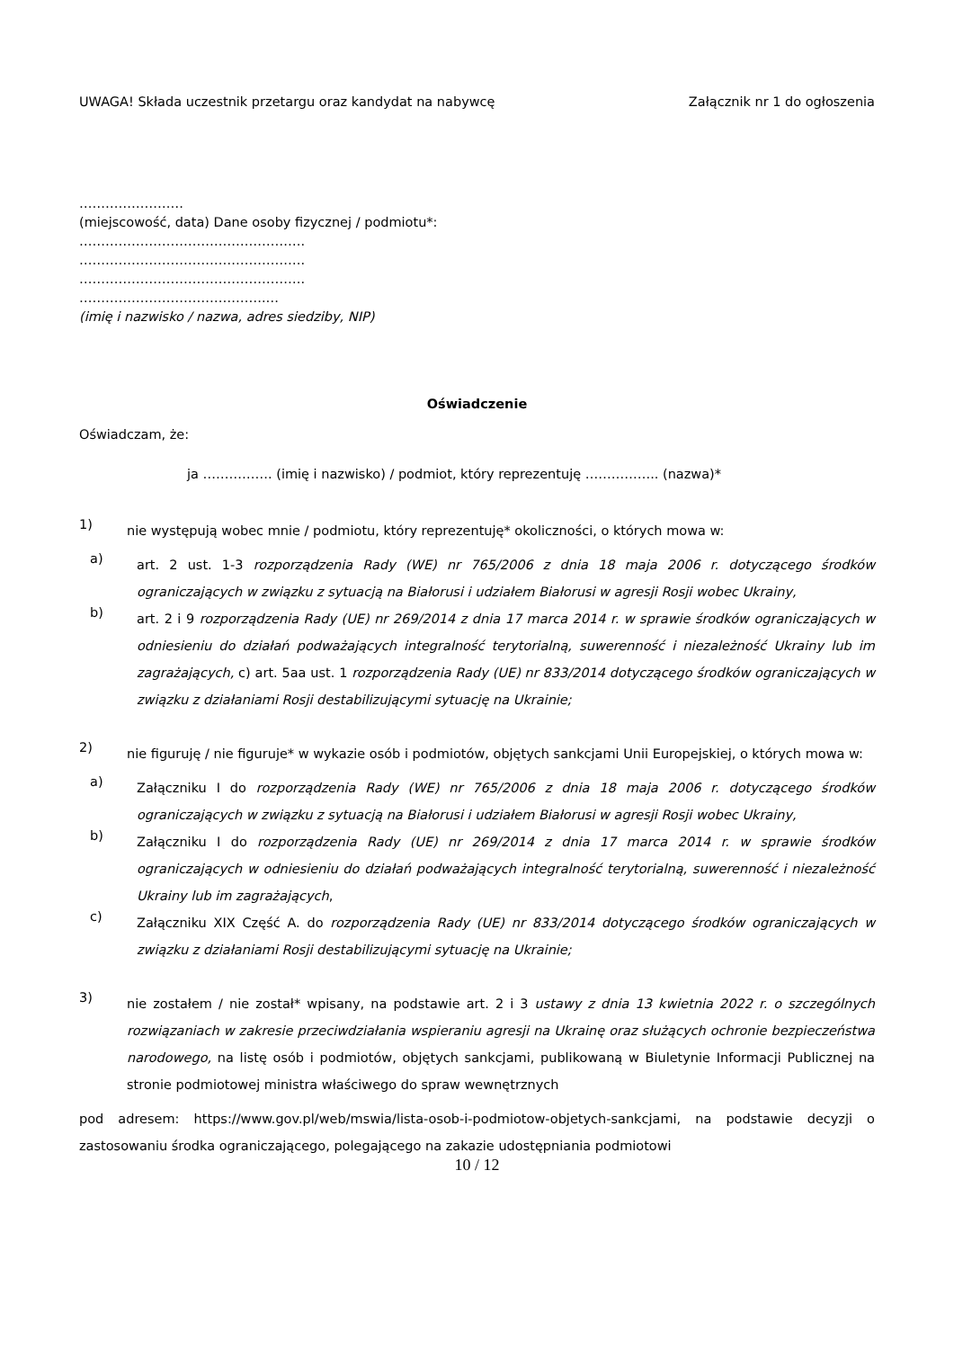UWAGA! Składa uczestnik przetargu oraz kandydat na nabywcę Załącznik nr 1 do ogłoszenia
……………………
(miejscowość, data) Dane osoby fizycznej / podmiotu*:
…………………………………………….
…………………………………………….
…………………………………………….
…………………………………….…
(imię i nazwisko / nazwa, adres siedziby, NIP)
Oświadczenie
Oświadczam, że:
ja ……………. (imię i nazwisko) / podmiot, który reprezentuję …………….. (nazwa)*
1)
nie występują wobec mnie / podmiotu, który reprezentuję* okoliczności, o których mowa w:
a)
art. 2 ust. 1-3 rozporządzenia Rady (WE) nr 765/2006 z dnia 18 maja 2006 r. dotyczącego środków ograniczających w związku z sytuacją na Białorusi i udziałem Białorusi w agresji Rosji wobec Ukrainy,
b)
art. 2 i 9 rozporządzenia Rady (UE) nr 269/2014 z dnia 17 marca 2014 r. w sprawie środków ograniczających w odniesieniu do działań podważających integralność terytorialną, suwerenność i niezależność Ukrainy lub im zagrażających, c) art. 5aa ust. 1 rozporządzenia Rady (UE) nr 833/2014 dotyczącego środków ograniczających w związku z działaniami Rosji destabilizującymi sytuację na Ukrainie;
2)
nie figuruję / nie figuruje* w wykazie osób i podmiotów, objętych sankcjami Unii Europejskiej, o których mowa w:
a)
Załączniku I do rozporządzenia Rady (WE) nr 765/2006 z dnia 18 maja 2006 r. dotyczącego środków ograniczających w związku z sytuacją na Białorusi i udziałem Białorusi w agresji Rosji wobec Ukrainy,
b)
Załączniku I do rozporządzenia Rady (UE) nr 269/2014 z dnia 17 marca 2014 r. w sprawie środków ograniczających w odniesieniu do działań podważających integralność terytorialną, suwerenność i niezależność Ukrainy lub im zagrażających,
c)
Załączniku XIX Część A. do rozporządzenia Rady (UE) nr 833/2014 dotyczącego środków ograniczających w związku z działaniami Rosji destabilizującymi sytuację na Ukrainie;
3)
nie zostałem / nie został* wpisany, na podstawie art. 2 i 3 ustawy z dnia 13 kwietnia 2022 r. o szczególnych rozwiązaniach w zakresie przeciwdziałania wspieraniu agresji na Ukrainę oraz służących ochronie bezpieczeństwa narodowego, na listę osób i podmiotów, objętych sankcjami, publikowaną w Biuletynie Informacji Publicznej na stronie podmiotowej ministra właściwego do spraw wewnętrznych
pod adresem: https://www.gov.pl/web/mswia/lista-osob-i-podmiotow-objetych-sankcjami, na podstawie decyzji o zastosowaniu środka ograniczającego, polegającego na zakazie udostępniania podmiotowi
10 / 12